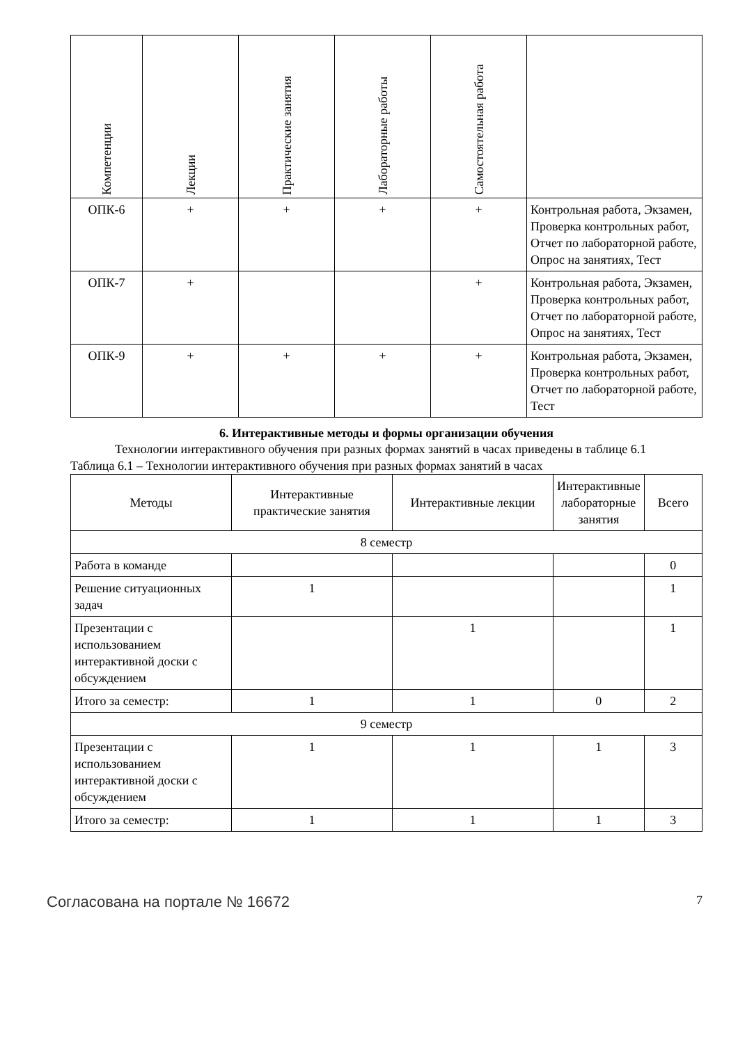| Компетенции | Лекции | Практические занятия | Лабораторные работы | Самостоятельная работа | |
| --- | --- | --- | --- | --- | --- |
| ОПК-6 | + | + | + | + | Контрольная работа, Экзамен, Проверка контрольных работ, Отчет по лабораторной работе, Опрос на занятиях, Тест |
| ОПК-7 | + | | | + | Контрольная работа, Экзамен, Проверка контрольных работ, Отчет по лабораторной работе, Опрос на занятиях, Тест |
| ОПК-9 | + | + | + | + | Контрольная работа, Экзамен, Проверка контрольных работ, Отчет по лабораторной работе, Тест |
6. Интерактивные методы и формы организации обучения
Технологии интерактивного обучения при разных формах занятий в часах приведены в таблице 6.1
Таблица 6.1 – Технологии интерактивного обучения при разных формах занятий в часах
| Методы | Интерактивные практические занятия | Интерактивные лекции | Интерактивные лабораторные занятия | Всего |
| --- | --- | --- | --- | --- |
| 8 семестр | | | | |
| Работа в команде | | | | 0 |
| Решение ситуационных задач | 1 | | | 1 |
| Презентации с использованием интерактивной доски с обсуждением | | 1 | | 1 |
| Итого за семестр: | 1 | 1 | 0 | 2 |
| 9 семестр | | | | |
| Презентации с использованием интерактивной доски с обсуждением | 1 | 1 | 1 | 3 |
| Итого за семестр: | 1 | 1 | 1 | 3 |
Согласована на портале № 16672 7